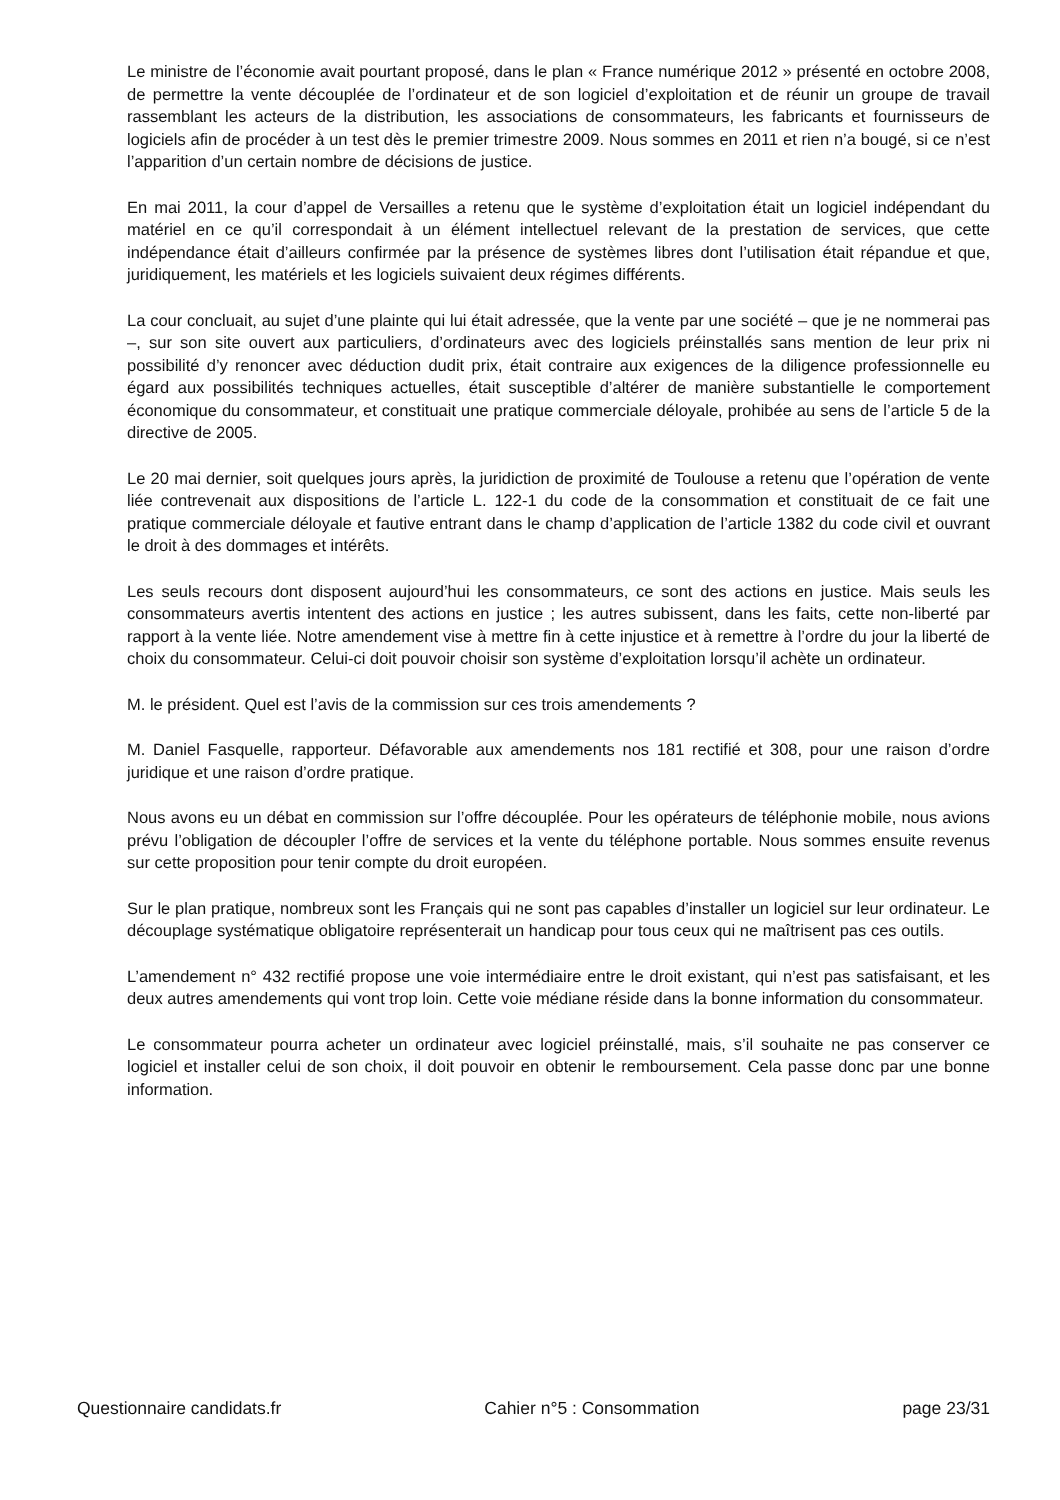Le ministre de l’économie avait pourtant proposé, dans le plan « France numérique 2012 » présenté en octobre 2008, de permettre la vente découplée de l’ordinateur et de son logiciel d’exploitation et de réunir un groupe de travail rassemblant les acteurs de la distribution, les associations de consommateurs, les fabricants et fournisseurs de logiciels afin de procéder à un test dès le premier trimestre 2009. Nous sommes en 2011 et rien n’a bougé, si ce n’est l’apparition d’un certain nombre de décisions de justice.
En mai 2011, la cour d’appel de Versailles a retenu que le système d’exploitation était un logiciel indépendant du matériel en ce qu’il correspondait à un élément intellectuel relevant de la prestation de services, que cette indépendance était d’ailleurs confirmée par la présence de systèmes libres dont l’utilisation était répandue et que, juridiquement, les matériels et les logiciels suivaient deux régimes différents.
La cour concluait, au sujet d’une plainte qui lui était adressée, que la vente par une société – que je ne nommerai pas –, sur son site ouvert aux particuliers, d’ordinateurs avec des logiciels préinstallés sans mention de leur prix ni possibilité d’y renoncer avec déduction dudit prix, était contraire aux exigences de la diligence professionnelle eu égard aux possibilités techniques actuelles, était susceptible d’altérer de manière substantielle le comportement économique du consommateur, et constituait une pratique commerciale déloyale, prohibée au sens de l’article 5 de la directive de 2005.
Le 20 mai dernier, soit quelques jours après, la juridiction de proximité de Toulouse a retenu que l’opération de vente liée contrevenait aux dispositions de l’article L. 122-1 du code de la consommation et constituait de ce fait une pratique commerciale déloyale et fautive entrant dans le champ d’application de l’article 1382 du code civil et ouvrant le droit à des dommages et intérêts.
Les seuls recours dont disposent aujourd’hui les consommateurs, ce sont des actions en justice. Mais seuls les consommateurs avertis intentent des actions en justice ; les autres subissent, dans les faits, cette non-liberté par rapport à la vente liée. Notre amendement vise à mettre fin à cette injustice et à remettre à l’ordre du jour la liberté de choix du consommateur. Celui-ci doit pouvoir choisir son système d’exploitation lorsqu’il achète un ordinateur.
M. le président. Quel est l’avis de la commission sur ces trois amendements ?
M. Daniel Fasquelle, rapporteur. Défavorable aux amendements nos 181 rectifié et 308, pour une raison d’ordre juridique et une raison d’ordre pratique.
Nous avons eu un débat en commission sur l’offre découplée. Pour les opérateurs de téléphonie mobile, nous avions prévu l’obligation de découpler l’offre de services et la vente du téléphone portable. Nous sommes ensuite revenus sur cette proposition pour tenir compte du droit européen.
Sur le plan pratique, nombreux sont les Français qui ne sont pas capables d’installer un logiciel sur leur ordinateur. Le découplage systématique obligatoire représenterait un handicap pour tous ceux qui ne maîtrisent pas ces outils.
L’amendement n° 432 rectifié propose une voie intermédiaire entre le droit existant, qui n’est pas satisfaisant, et les deux autres amendements qui vont trop loin. Cette voie médiane réside dans la bonne information du consommateur.
Le consommateur pourra acheter un ordinateur avec logiciel préinstallé, mais, s’il souhaite ne pas conserver ce logiciel et installer celui de son choix, il doit pouvoir en obtenir le remboursement. Cela passe donc par une bonne information.
Questionnaire candidats.fr Cahier n°5 : Consommation page 23/31